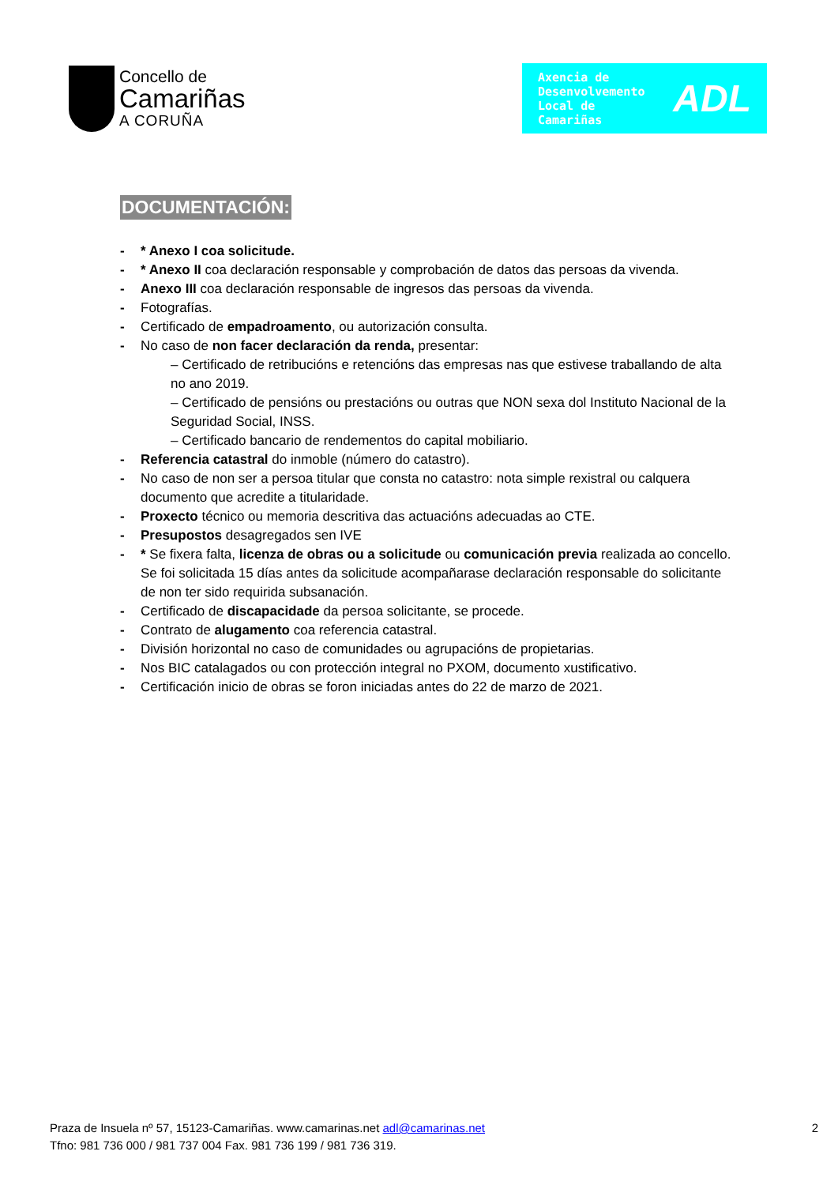Concello de
Camariñas
A CORUÑA
Axencia de
Desenvolvemento
Local de
Camariñas
ADL
DOCUMENTACIÓN:
- * Anexo I coa solicitude.
- * Anexo II coa declaración responsable y comprobación de datos das persoas da vivenda.
- Anexo III coa declaración responsable de ingresos das persoas da vivenda.
- Fotografías.
- Certificado de empadroamento, ou autorización consulta.
- No caso de non facer declaración da renda, presentar:
– Certificado de retribucións e retencións das empresas nas que estivese traballando de alta no ano 2019.
– Certificado de pensións ou prestacións ou outras que NON sexa dol Instituto Nacional de la Seguridad Social, INSS.
– Certificado bancario de rendementos do capital mobiliario.
- Referencia catastral do inmoble (número do catastro).
- No caso de non ser a persoa titular que consta no catastro: nota simple rexistral ou calquera documento que acredite a titularidade.
- Proxecto técnico ou memoria descritiva das actuacións adecuadas ao CTE.
- Presupostos desagregados sen IVE
- * Se fixera falta, licenza de obras ou a solicitude ou comunicación previa realizada ao concello. Se foi solicitada 15 días antes da solicitude acompañarase declaración responsable do solicitante de non ter sido requirida subsanación.
- Certificado de discapacidade da persoa solicitante, se procede.
- Contrato de alugamento coa referencia catastral.
- División horizontal no caso de comunidades ou agrupacións de propietarias.
- Nos BIC catalagados ou con protección integral no PXOM, documento xustificativo.
- Certificación inicio de obras se foron iniciadas antes do 22 de marzo de 2021.
Praza de Insuela nº 57, 15123-Camariñas. www.camarinas.net adl@camarinas.net
Tfno: 981 736 000 / 981 737 004 Fax. 981 736 199 / 981 736 319.
2